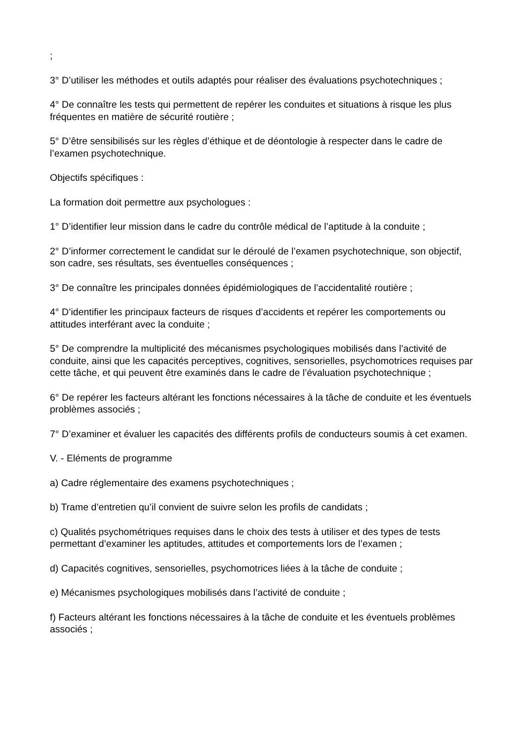;
3° D’utiliser les méthodes et outils adaptés pour réaliser des évaluations psychotechniques ;
4° De connaître les tests qui permettent de repérer les conduites et situations à risque les plus fréquentes en matière de sécurité routière ;
5° D’être sensibilisés sur les règles d’éthique et de déontologie à respecter dans le cadre de l’examen psychotechnique.
Objectifs spécifiques :
La formation doit permettre aux psychologues :
1° D’identifier leur mission dans le cadre du contrôle médical de l’aptitude à la conduite ;
2° D’informer correctement le candidat sur le déroulé de l’examen psychotechnique, son objectif, son cadre, ses résultats, ses éventuelles conséquences ;
3° De connaître les principales données épidémiologiques de l’accidentalité routière ;
4° D’identifier les principaux facteurs de risques d’accidents et repérer les comportements ou attitudes interférant avec la conduite ;
5° De comprendre la multiplicité des mécanismes psychologiques mobilisés dans l’activité de conduite, ainsi que les capacités perceptives, cognitives, sensorielles, psychomotrices requises par cette tâche, et qui peuvent être examinés dans le cadre de l’évaluation psychotechnique ;
6° De repérer les facteurs altérant les fonctions nécessaires à la tâche de conduite et les éventuels problèmes associés ;
7° D’examiner et évaluer les capacités des différents profils de conducteurs soumis à cet examen.
V. - Eléments de programme
a) Cadre réglementaire des examens psychotechniques ;
b) Trame d’entretien qu’il convient de suivre selon les profils de candidats ;
c) Qualités psychométriques requises dans le choix des tests à utiliser et des types de tests permettant d’examiner les aptitudes, attitudes et comportements lors de l’examen ;
d) Capacités cognitives, sensorielles, psychomotrices liées à la tâche de conduite ;
e) Mécanismes psychologiques mobilisés dans l’activité de conduite ;
f) Facteurs altérant les fonctions nécessaires à la tâche de conduite et les éventuels problèmes associés ;